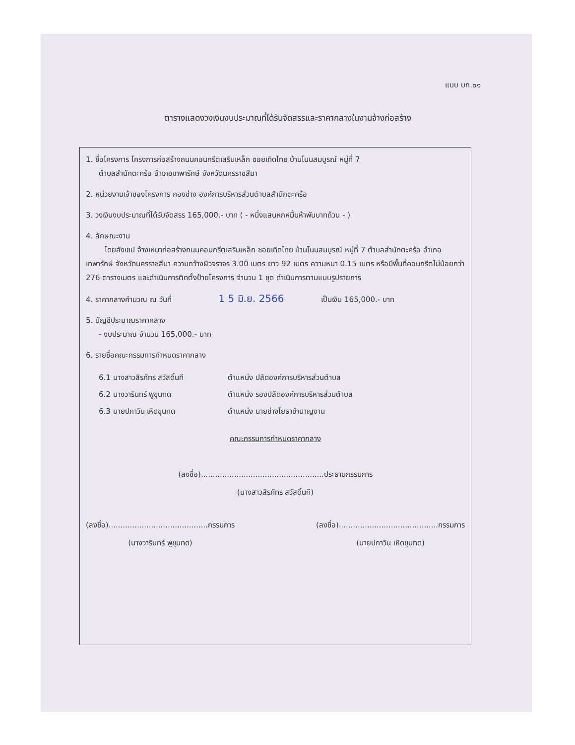แบบ บก.๐๑
ตารางแสดงวงเงินงบประมาณที่ได้รับจัดสรรและราคากลางในงานจ้างก่อสร้าง
1. ชื่อโครงการ โครงการก่อสร้างถนนคอนกรีตเสริมเหล็ก ซอยเทิดไทย บ้านโนนสมบูรณ์ หมู่ที่ 7
ตำบลสำนักตะคร้อ อำเภอเทพารักษ์ จังหวัดนครราชสีมา
2. หน่วยงานเจ้าของโครงการ กองช่าง องค์การบริหารส่วนตำบลสำนักตะคร้อ
3. วงเงินงบประมาณที่ได้รับจัดสรร 165,000.- บาท ( - หนึ่งแสนหกหมื่นห้าพันบาทถ้วน - )
4. ลักษณะงาน
โดยสังเขป จ้างเหมาก่อสร้างถนนคอนกรีตเสริมเหล็ก ซอยเทิดไทย บ้านโนนสมบูรณ์ หมู่ที่ 7 ตำบลสำนักตะคร้อ อำเภอเทพารักษ์ จังหวัดนครราชสีมา ความกว้างผิวจราจร 3.00 เมตร ยาว 92 เมตร ความหนา 0.15 เมตร หรือมีพื้นที่คอนกรีตไม่น้อยกว่า 276 ตารางเมตร และดำเนินการติดตั้งป้ายโครงการ จำนวน 1 ชุด ดำเนินการตามแบบรูปรายการ
4. ราคากลางคำนวณ ณ วันที่ 1 5 มิ.ย. 2566 เป็นเงิน 165,000.- บาท
5. บัญชีประมาณราคากลาง
- งบประมาณ จำนวน 165,000.- บาท
6. รายชื่อคณะกรรมการกำหนดราคากลาง
6.1 นางสาวสิรภัทร สวัสดิ์นที ตำแหน่ง ปลัดองค์การบริหารส่วนตำบล
6.2 นางวารินทร์ พูขุนทด ตำแหน่ง รองปลัดองค์การบริหารส่วนตำบล
6.3 นายปภาวิน เหิดขุนทด ตำแหน่ง นายช่างโยธาชำนาญงาน
คณะกรรมการกำหนดราคากลาง
(ลงชื่อ)....................................................ประธานกรรมการ
(นางสาวสิรภัทร สวัสดิ์นที)
(ลงชื่อ)..........................................กรรมการ
(นางวารินทร์ พูขุนทด)
(ลงชื่อ)..........................................กรรมการ
(นายปภาวิน เหิดขุนทด)